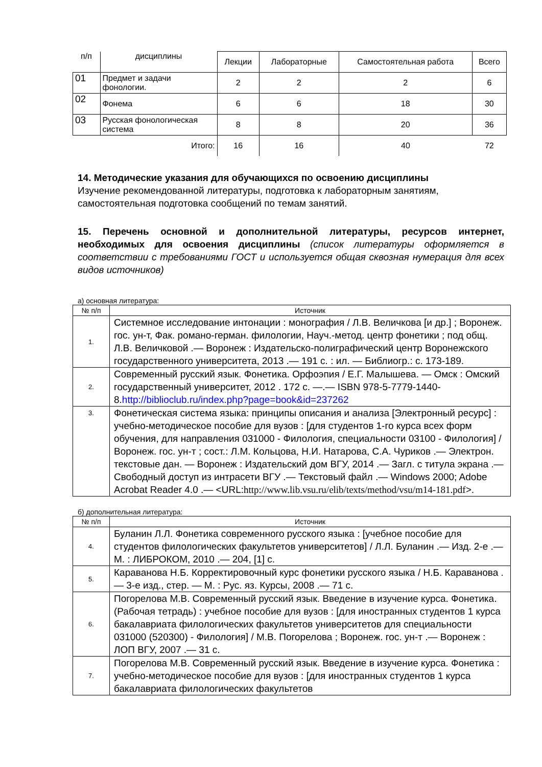| п/п | дисциплины | Лекции | Лабораторные | Самостоятельная работа | Всего |
| 01 | Предмет и задачи фонологии. | 2 | 2 | 2 | 6 |
| 02 | Фонема | 6 | 6 | 18 | 30 |
| 03 | Русская фонологическая система | 8 | 8 | 20 | 36 |
| Итого: | | 16 | 16 | 40 | 72 |
14. Методические указания для обучающихся по освоению дисциплины
Изучение рекомендованной литературы, подготовка к лабораторным занятиям, самостоятельная подготовка сообщений по темам занятий.
15. Перечень основной и дополнительной литературы, ресурсов интернет, необходимых для освоения дисциплины (список литературы оформляется в соответствии с требованиями ГОСТ и используется общая сквозная нумерация для всех видов источников)
а) основная литература:
| № п/п | Источник |
| --- | --- |
| 1. | Системное исследование интонации : монография / Л.В. Величкова [и др.] ; Воронеж. гос. ун-т, Фак. романо-герман. филологии, Науч.-метод. центр фонетики ; под общ. Л.В. Величковой .— Воронеж : Издательско-полиграфический центр Воронежского государственного университета, 2013 .— 191 с. : ил. — Библиогр.: с. 173-189. |
| 2. | Современный русский язык. Фонетика. Орфоэпия / Е.Г. Малышева. — Омск : Омский государственный университет, 2012 . 172 с. —.— ISBN 978-5-7779-1440-8. http://biblioclub.ru/index.php?page=book&id=237262 |
| 3. | Фонетическая система языка: принципы описания и анализа [Электронный ресурс] : учебно-методическое пособие для вузов : [для студентов 1-го курса всех форм обучения, для направления 031000 - Филология, специальности 03100 - Филология] / Воронеж. гос. ун-т ; сост.: Л.М. Кольцова, Н.И. Натарова, С.А. Чуриков .— Электрон. текстовые дан. — Воронеж : Издательский дом ВГУ, 2014 .— Загл. с титула экрана .— Свободный доступ из интрасети ВГУ .— Текстовый файл .— Windows 2000; Adobe Acrobat Reader 4.0 .— <URL: http://www.lib.vsu.ru/elib/texts/method/vsu/m14-181.pdf >. |
б) дополнительная литература:
| № п/п | Источник |
| --- | --- |
| 4. | Буланин Л.Л. Фонетика современного русского языка : [учебное пособие для студентов филологических факультетов университетов] / Л.Л. Буланин .— Изд. 2-е .— М. : ЛИБРОКОМ, 2010 .— 204, [1] с. |
| 5. | Караванова Н.Б. Корректировочный курс фонетики русского языка / Н.Б. Караванова .— 3-е изд., стер. — М. : Рус. яз. Курсы, 2008 .— 71 с. |
| 6. | Погорелова М.В. Современный русский язык. Введение в изучение курса. Фонетика. (Рабочая тетрадь) : учебное пособие для вузов : [для иностранных студентов 1 курса бакалавриата филологических факультетов университетов для специальности 031000 (520300) - Филология] / М.В. Погорелова ; Воронеж. гос. ун-т .— Воронеж : ЛОП ВГУ, 2007 .— 31 с. |
| 7. | Погорелова М.В. Современный русский язык. Введение в изучение курса. Фонетика : учебно-методическое пособие для вузов : [для иностранных студентов 1 курса бакалавриата филологических факультетов |